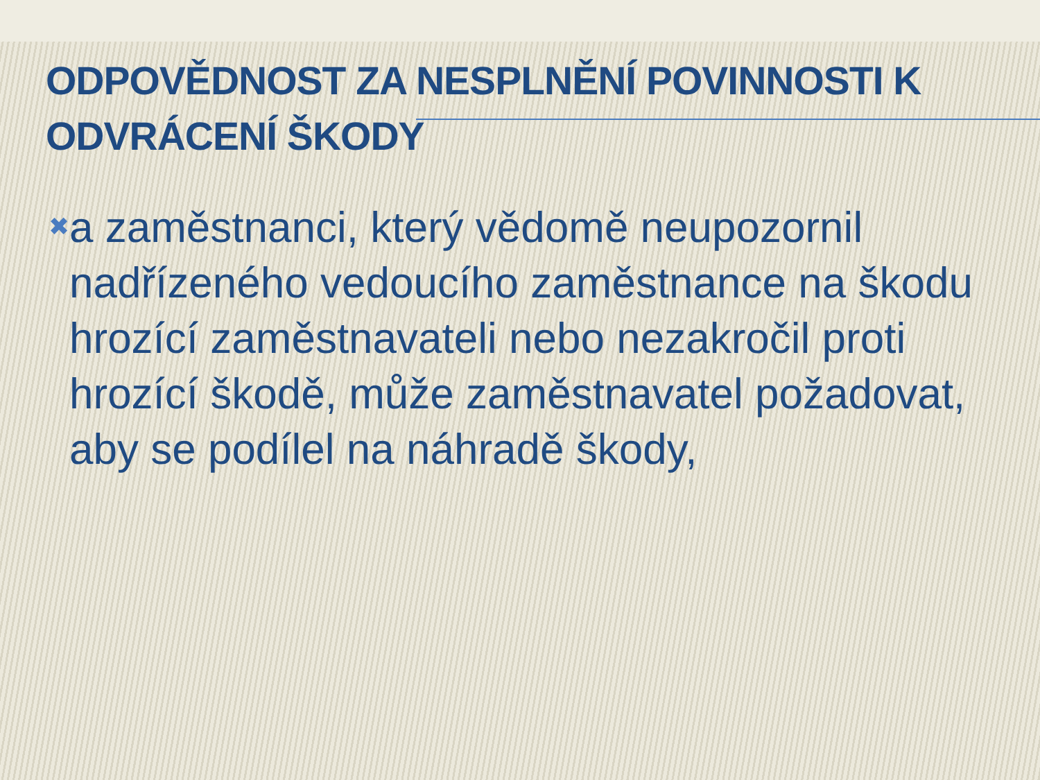ODPOVĚDNOST ZA NESPLNĚNÍ POVINNOSTI K ODVRÁCENÍ ŠKODY
✖
a zaměstnanci, který vědomě neupozornil nadřízeného vedoucího zaměstnance na škodu hrozící zaměstnavateli nebo nezakročil proti hrozící škodě, může zaměstnavatel požadovat, aby se podílel na náhradě škody,